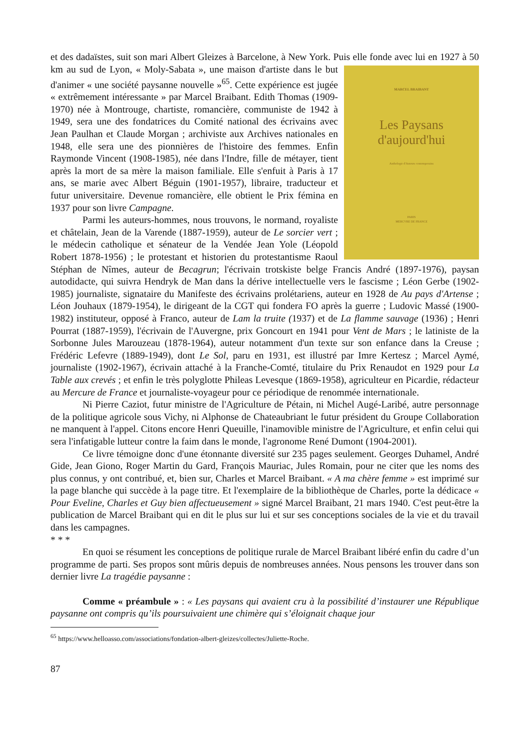et des dadaïstes, suit son mari Albert Gleizes à Barcelone, à New York. Puis elle fonde avec lui en
MARCEL BRAIBANT
Les Paysans
d'aujourd'hui
Anthologie d'Auteurs contemporains
PARIS
MERCVRE DE FRANCE
1927 à 50 km au sud de Lyon, « Moly-Sabata », une maison d'artiste dans le but d'animer « une société paysanne nouvelle »<sup>65</sup>. Cette expérience est jugée « extrêmement intéressante » par Marcel Braibant. Edith Thomas (1909-1970) née à Montrouge, chartiste, romancière, communiste de 1942 à 1949, sera une des fondatrices du Comité national des écrivains avec Jean Paulhan et Claude Morgan ; archiviste aux Archives nationales en 1948, elle sera une des pionnières de l'histoire des femmes. Enfin Raymonde Vincent (1908-1985), née dans l'Indre, fille de métayer, tient après la mort de sa mère la maison familiale. Elle s'enfuit à Paris à 17 ans, se marie avec Albert Béguin (1901-1957), libraire, traducteur et futur universitaire. Devenue romancière, elle obtient le Prix fémina en 1937 pour son livre Campagne.
Parmi les auteurs-hommes, nous trouvons, le normand, royaliste et châtelain, Jean de la Varende (1887-1959), auteur de Le sorcier vert ; le médecin catholique et sénateur de la Vendée Jean Yole (Léopold Robert 1878-1956) ; le protestant et historien du protestantisme Raoul Stéphan de Nîmes, auteur de Becagrun; l'écrivain trotskiste belge Francis André (1897-1976), paysan autodidacte, qui suivra Hendryk de Man dans la dérive intellectuelle vers le fascisme ; Léon Gerbe (1902-1985) journaliste, signataire du Manifeste des écrivains prolétariens, auteur en 1928 de Au pays d'Artense ; Léon Jouhaux (1879-1954), le dirigeant de la CGT qui fondera FO après la guerre ; Ludovic Massé (1900-1982) instituteur, opposé à Franco, auteur de Lam la truite (1937) et de La flamme sauvage (1936) ; Henri Pourrat (1887-1959), l'écrivain de l'Auvergne, prix Goncourt en 1941 pour Vent de Mars ; le latiniste de la Sorbonne Jules Marouzeau (1878-1964), auteur notamment d'un texte sur son enfance dans la Creuse ; Frédéric Lefevre (1889-1949), dont Le Sol, paru en 1931, est illustré par Imre Kertesz ; Marcel Aymé, journaliste (1902-1967), écrivain attaché à la Franche-Comté, titulaire du Prix Renaudot en 1929 pour La Table aux crevés ; et enfin le très polyglotte Phileas Levesque (1869-1958), agriculteur en Picardie, rédacteur au Mercure de France et journaliste-voyageur pour ce périodique de renommée internationale.
Ni Pierre Caziot, futur ministre de l'Agriculture de Pétain, ni Michel Augé-Laribé, autre personnage de la politique agricole sous Vichy, ni Alphonse de Chateaubriant le futur président du Groupe Collaboration ne manquent à l'appel. Citons encore Henri Queuille, l'inamovible ministre de l'Agriculture, et enfin celui qui sera l'infatigable lutteur contre la faim dans le monde, l'agronome René Dumont (1904-2001).
Ce livre témoigne donc d'une étonnante diversité sur 235 pages seulement. Georges Duhamel, André Gide, Jean Giono, Roger Martin du Gard, François Mauriac, Jules Romain, pour ne citer que les noms des plus connus, y ont contribué, et, bien sur, Charles et Marcel Braibant. « A ma chère femme » est imprimé sur la page blanche qui succède à la page titre. Et l'exemplaire de la bibliothèque de Charles, porte la dédicace « Pour Eveline, Charles et Guy bien affectueusement » signé Marcel Braibant, 21 mars 1940. C'est peut-être la publication de Marcel Braibant qui en dit le plus sur lui et sur ses conceptions sociales de la vie et du travail dans les campagnes.
* * *
En quoi se résument les conceptions de politique rurale de Marcel Braibant libéré enfin du cadre d’un programme de parti. Ses propos sont mûris depuis de nombreuses années. Nous pensons les trouver dans son dernier livre La tragédie paysanne :
Comme « préambule » : « Les paysans qui avaient cru à la possibilité d’instaurer une République paysanne ont compris qu’ils poursuivaient une chimère qui s’éloignait chaque jour
<sup>65</sup> https://www.helloasso.com/associations/fondation-albert-gleizes/collectes/Juliette-Roche.
87